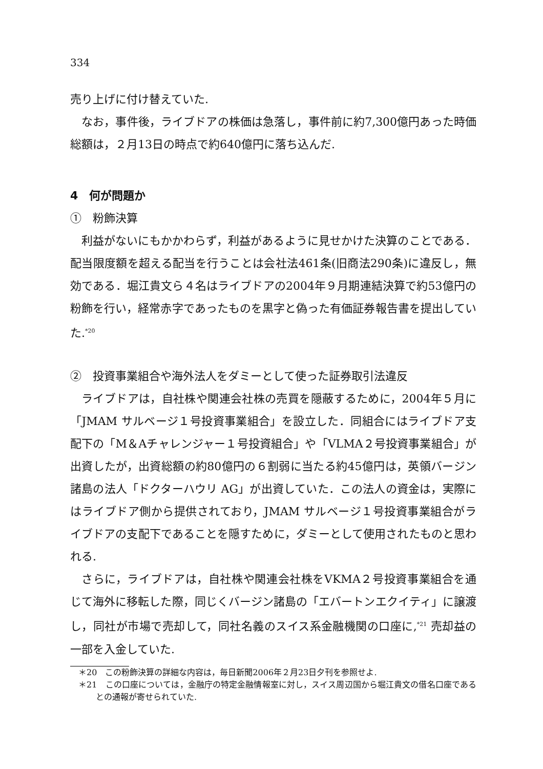334
売り上げに付け替えていた.
なお，事件後，ライブドアの株価は急落し，事件前に約7,300億円あった時価総額は，２月13日の時点で約640億円に落ち込んだ.
4　何が問題か
①　粉飾決算
利益がないにもかかわらず，利益があるように見せかけた決算のことである．配当限度額を超える配当を行うことは会社法461条(旧商法290条)に違反し，無効である．堀江貴文ら４名はライブドアの2004年９月期連結決算で約53億円の粉飾を行い，経常赤字であったものを黒字と偽った有価証券報告書を提出していた.<sup>*20</sup>
②　投資事業組合や海外法人をダミーとして使った証券取引法違反
ライブドアは，自社株や関連会社株の売買を隠蔽するために，2004年５月に「JMAM サルベージ１号投資事業組合」を設立した．同組合にはライブドア支配下の「M＆Aチャレンジャー１号投資組合」や「VLMA２号投資事業組合」が出資したが，出資総額の約80億円の６割弱に当たる約45億円は，英領バージン諸島の法人「ドクターハウリ AG」が出資していた．この法人の資金は，実際にはライブドア側から提供されており，JMAM サルベージ１号投資事業組合がライブドアの支配下であることを隠すために，ダミーとして使用されたものと思われる.
さらに，ライブドアは，自社株や関連会社株をVKMA２号投資事業組合を通じて海外に移転した際，同じくバージン諸島の「エバートンエクイティ」に譲渡し，同社が市場で売却して，同社名義のスイス系金融機関の口座に,<sup>*21</sup> 売却益の一部を入金していた.
＊20　この粉飾決算の詳細な内容は，毎日新聞2006年２月23日夕刊を参照せよ.
＊21　この口座については，金融庁の特定金融情報室に対し，スイス周辺国から堀江貴文の借名口座であるとの通報が寄せられていた.